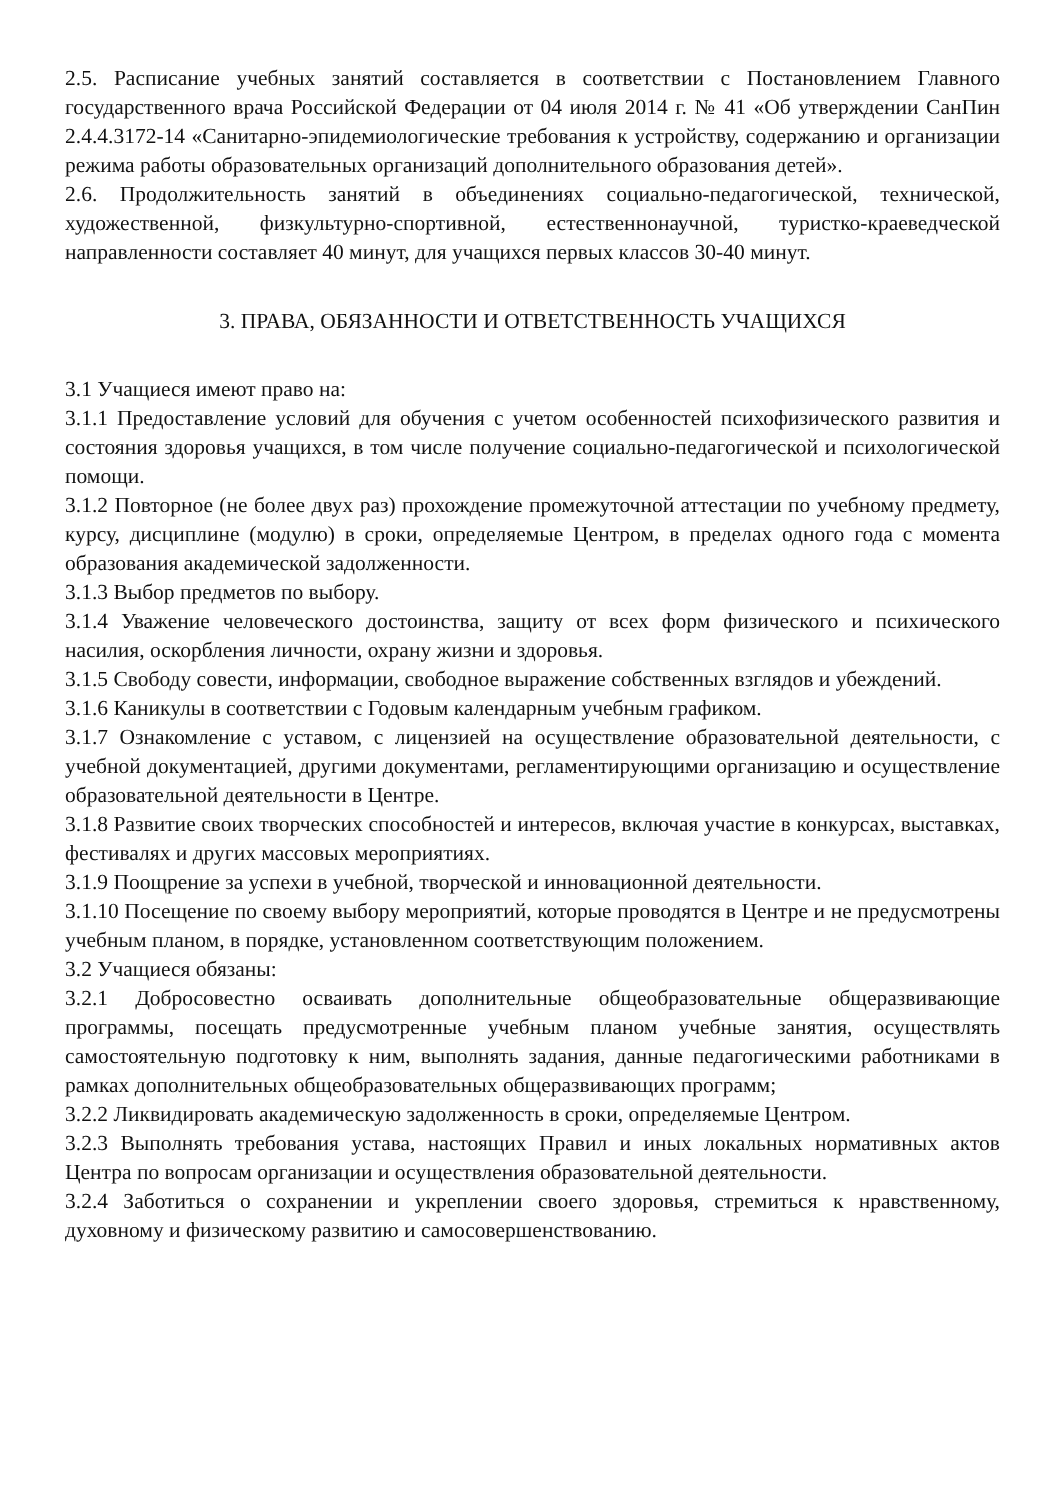2.5. Расписание учебных занятий составляется в соответствии с Постановлением Главного государственного врача Российской Федерации от 04 июля 2014 г. № 41 «Об утверждении СанПин 2.4.4.3172-14 «Санитарно-эпидемиологические требования к устройству, содержанию и организации режима работы образовательных организаций дополнительного образования детей».
2.6. Продолжительность занятий в объединениях социально-педагогической, технической, художественной, физкультурно-спортивной, естественнонаучной, туристко-краеведческой направленности составляет 40 минут, для учащихся первых классов 30-40 минут.
3. ПРАВА, ОБЯЗАННОСТИ И ОТВЕТСТВЕННОСТЬ УЧАЩИХСЯ
3.1 Учащиеся имеют право на:
3.1.1 Предоставление условий для обучения с учетом особенностей психофизического развития и состояния здоровья учащихся, в том числе получение социально-педагогической и психологической помощи.
3.1.2 Повторное (не более двух раз) прохождение промежуточной аттестации по учебному предмету, курсу, дисциплине (модулю) в сроки, определяемые Центром, в пределах одного года с момента образования академической задолженности.
3.1.3 Выбор предметов по выбору.
3.1.4 Уважение человеческого достоинства, защиту от всех форм физического и психического насилия, оскорбления личности, охрану жизни и здоровья.
3.1.5 Свободу совести, информации, свободное выражение собственных взглядов и убеждений.
3.1.6 Каникулы в соответствии с Годовым календарным учебным графиком.
3.1.7 Ознакомление с уставом, с лицензией на осуществление образовательной деятельности, с учебной документацией, другими документами, регламентирующими организацию и осуществление образовательной деятельности в Центре.
3.1.8 Развитие своих творческих способностей и интересов, включая участие в конкурсах, выставках, фестивалях и других массовых мероприятиях.
3.1.9 Поощрение за успехи в учебной, творческой и инновационной деятельности.
3.1.10 Посещение по своему выбору мероприятий, которые проводятся в Центре и не предусмотрены учебным планом, в порядке, установленном соответствующим положением.
3.2 Учащиеся обязаны:
3.2.1 Добросовестно осваивать дополнительные общеобразовательные общеразвивающие программы, посещать предусмотренные учебным планом учебные занятия, осуществлять самостоятельную подготовку к ним, выполнять задания, данные педагогическими работниками в рамках дополнительных общеобразовательных общеразвивающих программ;
3.2.2 Ликвидировать академическую задолженность в сроки, определяемые Центром.
3.2.3 Выполнять требования устава, настоящих Правил и иных локальных нормативных актов Центра по вопросам организации и осуществления образовательной деятельности.
3.2.4 Заботиться о сохранении и укреплении своего здоровья, стремиться к нравственному, духовному и физическому развитию и самосовершенствованию.